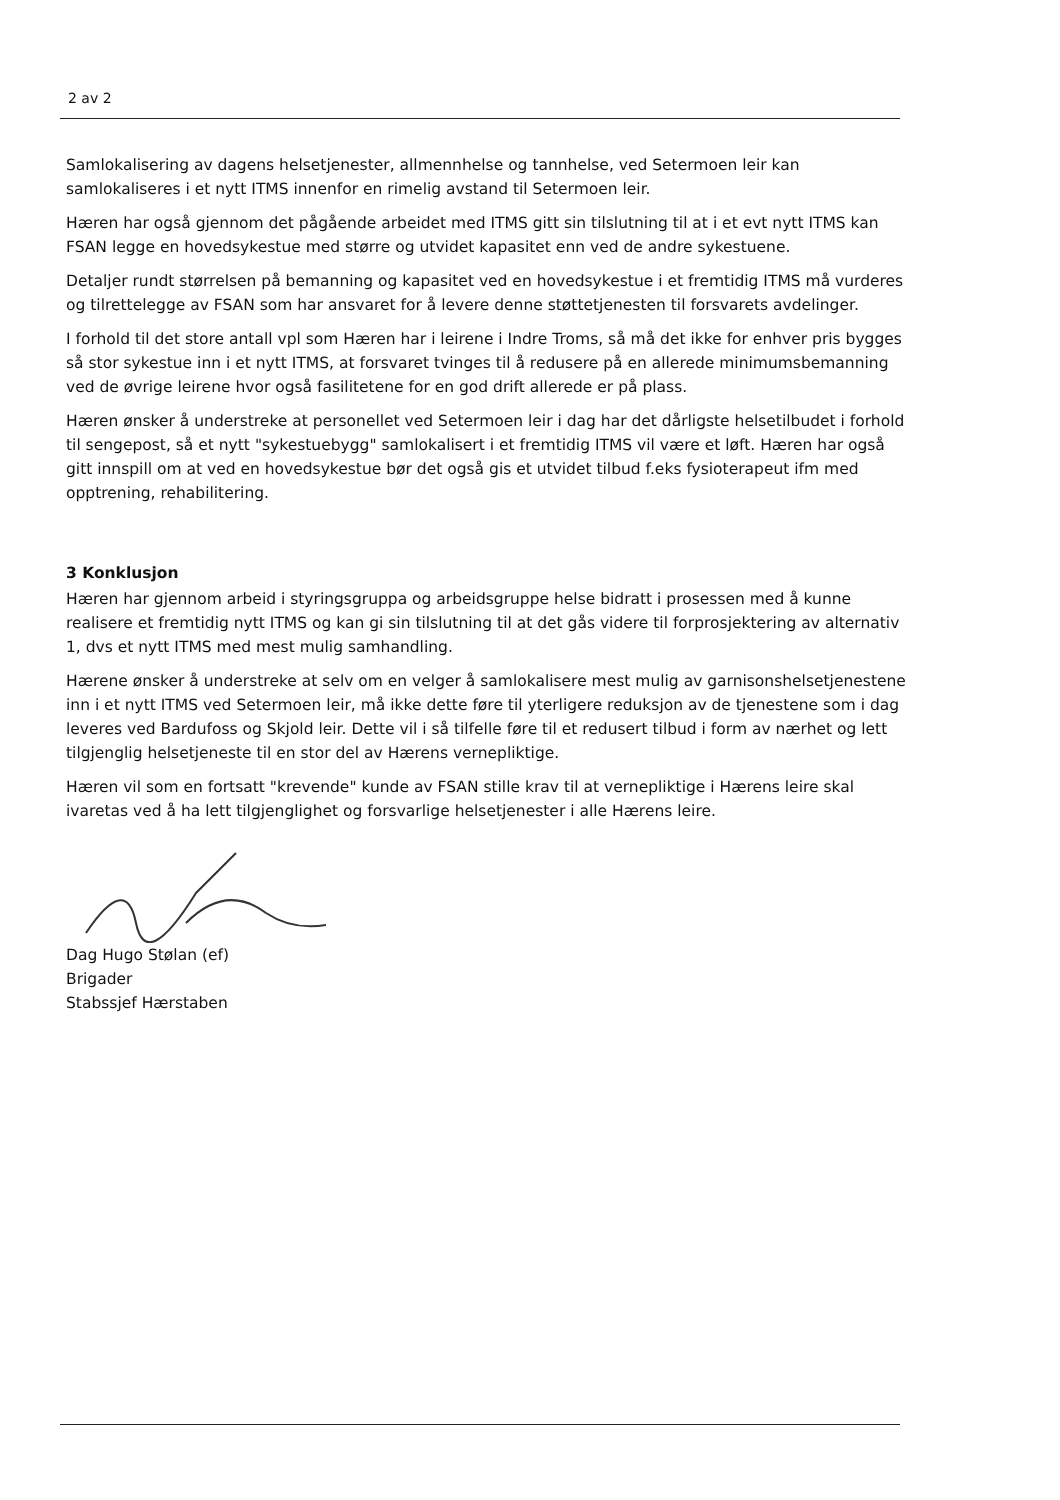2 av 2
Samlokalisering av dagens helsetjenester, allmennhelse og tannhelse, ved Setermoen leir kan samlokaliseres i et nytt ITMS innenfor en rimelig avstand til Setermoen leir.
Hæren har også gjennom det pågående arbeidet med ITMS gitt sin tilslutning til at i et evt nytt ITMS kan FSAN legge en hovedsykestue med større og utvidet kapasitet enn ved de andre sykestuene.
Detaljer rundt størrelsen på bemanning og kapasitet ved en hovedsykestue i et fremtidig ITMS må vurderes og tilrettelegge av FSAN som har ansvaret for å levere denne støttetjenesten til forsvarets avdelinger.
I forhold til det store antall vpl som Hæren har i leirene i Indre Troms, så må det ikke for enhver pris bygges så stor sykestue inn i et nytt ITMS, at forsvaret tvinges til å redusere på en allerede minimumsbemanning ved de øvrige leirene hvor også fasilitetene for en god drift allerede er på plass.
Hæren ønsker å understreke at personellet ved Setermoen leir i dag har det dårligste helsetilbudet i forhold til sengepost, så et nytt "sykestuebygg" samlokalisert i et fremtidig ITMS vil være et løft. Hæren har også gitt innspill om at ved en hovedsykestue bør det også gis et utvidet tilbud f.eks fysioterapeut ifm med opptrening, rehabilitering.
3 Konklusjon
Hæren har gjennom arbeid i styringsgruppa og arbeidsgruppe helse bidratt i prosessen med å kunne realisere et fremtidig nytt ITMS og kan gi sin tilslutning til at det gås videre til forprosjektering av alternativ 1, dvs et nytt ITMS med mest mulig samhandling.
Hærene ønsker å understreke at selv om en velger å samlokalisere mest mulig av garnisonshelsetjenestene inn i et nytt ITMS ved Setermoen leir, må ikke dette føre til yterligere reduksjon av de tjenestene som i dag leveres ved Bardufoss og Skjold leir. Dette vil i så tilfelle føre til et redusert tilbud i form av nærhet og lett tilgjenglig helsetjeneste til en stor del av Hærens vernepliktige.
Hæren vil som en fortsatt "krevende" kunde av FSAN stille krav til at vernepliktige i Hærens leire skal ivaretas ved å ha lett tilgjenglighet og forsvarlige helsetjenester i alle Hærens leire.
Dag Hugo Stølan (ef)
Brigader
Stabssjef Hærstaben